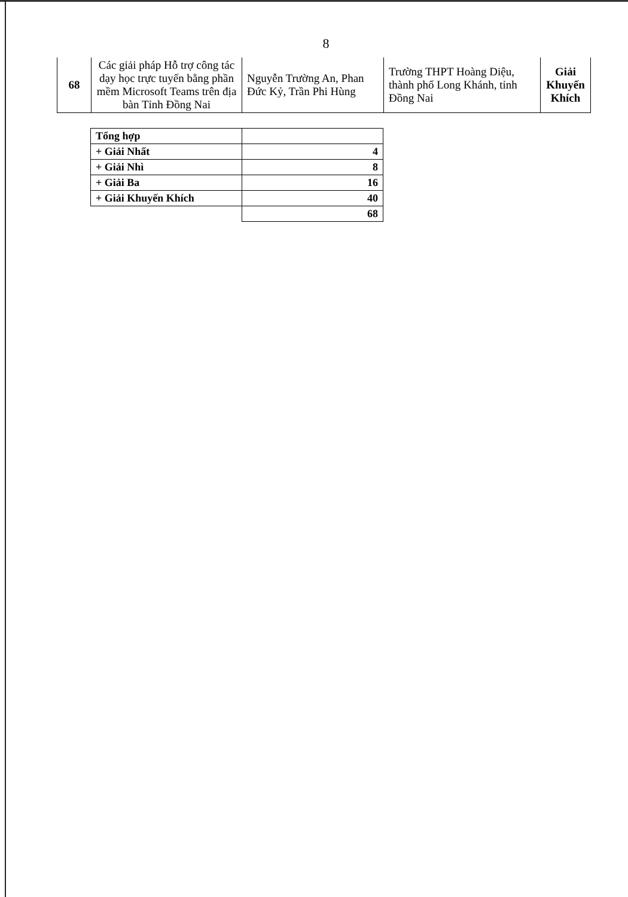8
| 68 | Các giải pháp Hỗ trợ công tác dạy học trực tuyến bằng phần mềm Microsoft Teams trên địa bàn Tỉnh Đồng Nai | Nguyễn Trường An, Phan Đức Kỷ, Trần Phi Hùng | Trường THPT Hoàng Diệu, thành phố Long Khánh, tỉnh Đồng Nai | Giải Khuyến Khích |
| Tổng hợp | |
| + Giải Nhất | 4 |
| + Giải Nhì | 8 |
| + Giải Ba | 16 |
| + Giải Khuyến Khích | 40 |
| | 68 |